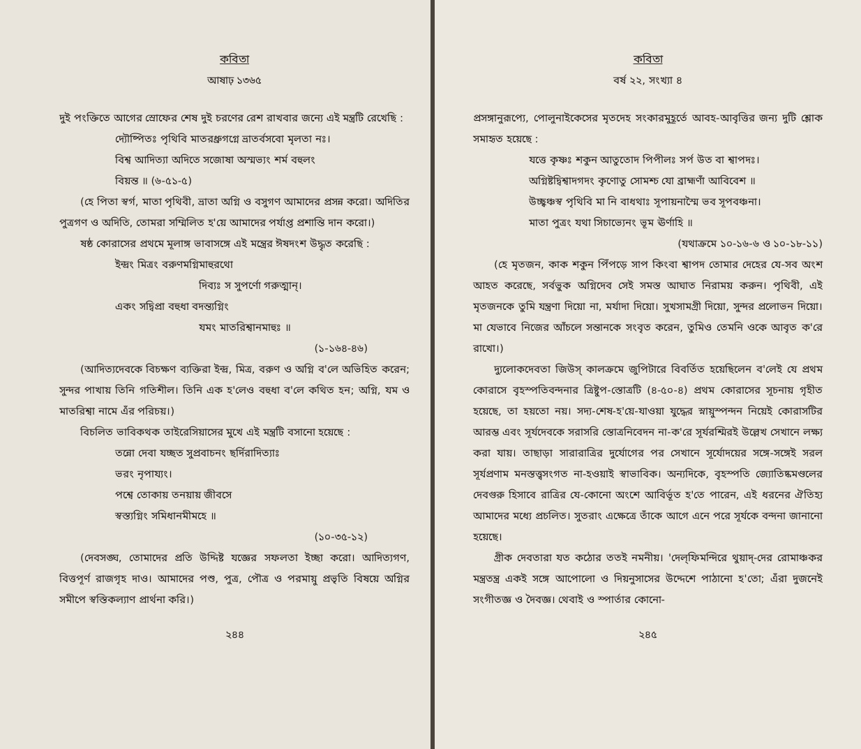কবিতা
আষাঢ় ১৩৬৫
দুই পংক্তিতে আগের স্রোফের শেষ দুই চরণের রেশ রাখবার জন্যে এই মন্ত্রটি রেখেছি :
দ্যৌষ্পিতঃ পৃথিবি মাতরধ্রুগগ্নে ভ্রাতর্বসবো মৃলতা নঃ।
বিশ্ব আদিত্যা অদিতে সজোষা অস্মভ্যং শর্ম বহুলং
বিয়ন্ত ॥ (৬-৫১-৫)
(হে পিতা স্বর্গ, মাতা পৃথিবী, ভ্রাতা অগ্নি ও বসুগণ আমাদের প্রসন্ন করো। অদিতির পুত্রগণ ও অদিতি, তোমরা সম্মিলিত হ'য়ে আমাদের পর্যাপ্ত প্রশান্তি দান করো।)
ষষ্ঠ কোরাসের প্রথমে মূলাঙ্গ ভাবাসঙ্গে এই মন্ত্রের ঈষদংশ উদ্ধৃত করেছি :
ইন্দ্রং মিত্রং বরুণমগ্নিমাহুরথো
দিব্যঃ স সুপর্ণো গরুত্মান্।
একং সদ্বিপ্রা বহুধা বদন্ত্যগ্নিং
যমং মাতরিশ্বানমাহুঃ ॥
(১-১৬৪-৪৬)
(আদিত্যদেবকে বিচক্ষণ ব্যক্তিরা ইন্দ্র, মিত্র, বরুণ ও অগ্নি ব'লে অভিহিত করেন; সুন্দর পাখায় তিনি গতিশীল। তিনি এক হ'লেও বহুধা ব'লে কথিত হন; অগ্নি, যম ও মাতরিশ্বা নামে এঁর পরিচয়।)
বিচলিত ভাবিকথক তাইরেসিয়াসের মুখে এই মন্ত্রটি বসানো হয়েছে :
তন্নো দেবা যচ্ছত সুপ্রবাচনং ছর্দিরাদিত্যাঃ
ভরং নৃপায্যং।
পশ্বে তোকায় তনয়ায় জীবসে
স্বস্ত্যগ্নিং সমিধানমীমহে ॥
(১০-৩৫-১২)
(দেবসঙ্ঘ, তোমাদের প্রতি উদ্দিষ্ট যজ্ঞের সফলতা ইচ্ছা করো। আদিত্যগণ, বিত্তপূর্ণ রাজগৃহ দাও। আমাদের পশু, পুত্র, পৌত্র ও পরমায়ু প্রভৃতি বিষয়ে অগ্নির সমীপে স্বস্তিকল্যাণ প্রার্থনা করি।)
২৪৪
কবিতা
বর্ষ ২২, সংখ্যা ৪
প্রসঙ্গানুরূপ্যে, পোলুনাইকেসের মৃতদেহ সংকারমুহূর্তে আবহ-আবৃত্তির জন্য দুটি শ্লোক সমাহৃত হয়েছে :
যত্তে কৃষ্ণঃ শকুন আতুতোদ পিপীলঃ সর্প উত বা শ্বাপদঃ।
অগ্নিষ্টদ্বিশ্বাদগদং কৃণোতু সোমশ্চ যো ব্রাহ্মণাঁ আবিবেশ ॥
উচ্ছ্বঞ্চস্ব পৃথিবি মা নি বাধথাঃ সূপায়নাস্মৈ ভব সূপবঞ্চনা।
মাতা পুত্রং যথা সিচাভ্যেনং ভূম ঊর্ণাহি ॥
(যথাক্রমে ১০-১৬-৬ ও ১০-১৮-১১)
(হে মৃতজন, কাক শকুন পিঁপড়ে সাপ কিংবা শ্বাপদ তোমার দেহের যে-সব অংশ আহত করেছে, সর্বভুক অগ্নিদেব সেই সমস্ত আঘাত নিরাময় করুন। পৃথিবী, এই মৃতজনকে তুমি যন্ত্রণা দিয়ো না, মর্যাদা দিয়ো। সুখসামগ্রী দিয়ো, সুন্দর প্রলোভন দিয়ো। মা যেভাবে নিজের আঁচলে সন্তানকে সংবৃত করেন, তুমিও তেমনি ওকে আবৃত ক'রে রাখো।)
দ্যুলোকদেবতা জিউস্ কালক্রমে জুপিটারে বিবর্তিত হয়েছিলেন ব'লেই যে প্রথম কোরাসে বৃহস্পতিবন্দনার ত্রিষ্টুপ-স্তোত্রটি (৪-৫০-৪) প্রথম কোরাসের সূচনায় গৃহীত হয়েছে, তা হয়তো নয়। সদ্য-শেষ-হ'য়ে-যাওয়া যুদ্ধের স্নায়ুস্পন্দন নিয়েই কোরাসটির আরম্ভ এবং সূর্যদেবকে সরাসরি স্তোত্রনিবেদন না-ক'রে সূর্যরশ্মিরই উল্লেখ সেখানে লক্ষ্য করা যায়। তাছাড়া সারারাত্রির দুর্যোগের পর সেখানে সূর্যোদয়ের সঙ্গে-সঙ্গেই সরল সূর্যপ্রণাম মনস্তত্ত্বসংগত না-হওয়াই স্বাভাবিক। অন্যদিকে, বৃহস্পতি জ্যোতিষ্কমণ্ডলের দেবগুরু হিসাবে রাত্রির যে-কোনো অংশে আবির্ভূত হ'তে পারেন, এই ধরনের ঐতিহ্য আমাদের মধ্যে প্রচলিত। সুতরাং এক্ষেত্রে তাঁকে আগে এনে পরে সূর্যকে বন্দনা জানানো হয়েছে।
গ্রীক দেবতারা যত কঠোর ততই নমনীয়। 'দেল্‌ফিমন্দিরে থুয়াদ্-দের রোমাঞ্চকর মন্ত্রতন্ত্র একই সঙ্গে আপোলো ও দিয়নুসাসের উদ্দেশে পাঠানো হ'তো; এঁরা দুজনেই সংগীতজ্ঞ ও দৈবজ্ঞ। থেবাই ও স্পার্তার কোনো-
২৪৫